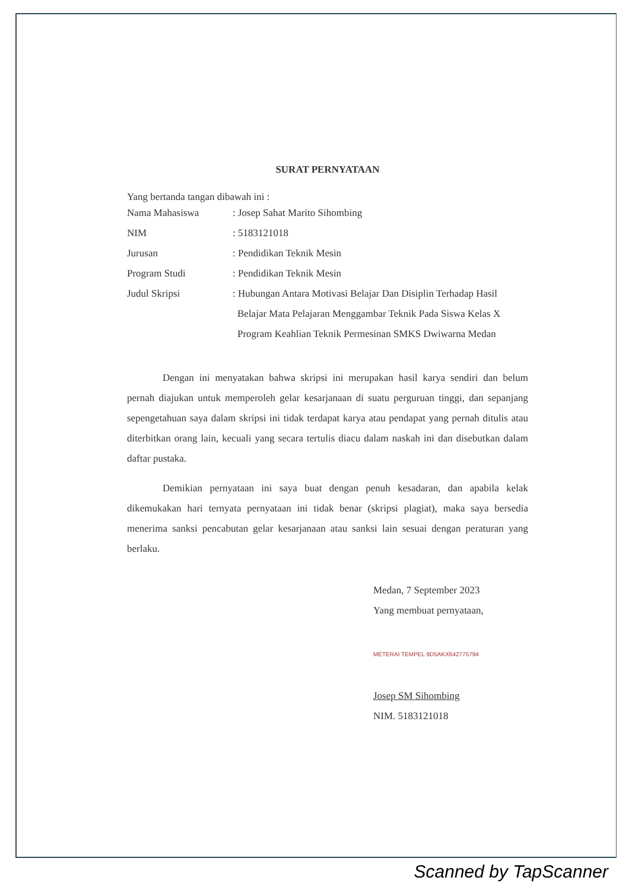SURAT PERNYATAAN
Yang bertanda tangan dibawah ini :
Nama Mahasiswa : Josep Sahat Marito Sihombing
NIM : 5183121018
Jurusan : Pendidikan Teknik Mesin
Program Studi : Pendidikan Teknik Mesin
Judul Skripsi : Hubungan Antara Motivasi Belajar Dan Disiplin Terhadap Hasil Belajar Mata Pelajaran Menggambar Teknik Pada Siswa Kelas X Program Keahlian Teknik Permesinan SMKS Dwiwarna Medan
Dengan ini menyatakan bahwa skripsi ini merupakan hasil karya sendiri dan belum pernah diajukan untuk memperoleh gelar kesarjanaan di suatu perguruan tinggi, dan sepanjang sepengetahuan saya dalam skripsi ini tidak terdapat karya atau pendapat yang pernah ditulis atau diterbitkan orang lain, kecuali yang secara tertulis diacu dalam naskah ini dan disebutkan dalam daftar pustaka.
Demikian pernyataan ini saya buat dengan penuh kesadaran, dan apabila kelak dikemukakan hari ternyata pernyataan ini tidak benar (skripsi plagiat), maka saya bersedia menerima sanksi pencabutan gelar kesarjanaan atau sanksi lain sesuai dengan peraturan yang berlaku.
Medan, 7 September 2023
Yang membuat pernyataan,
METERAI TEMPEL 9D5AKX642775794
Josep SM Sihombing
NIM. 5183121018
Scanned by TapScanner